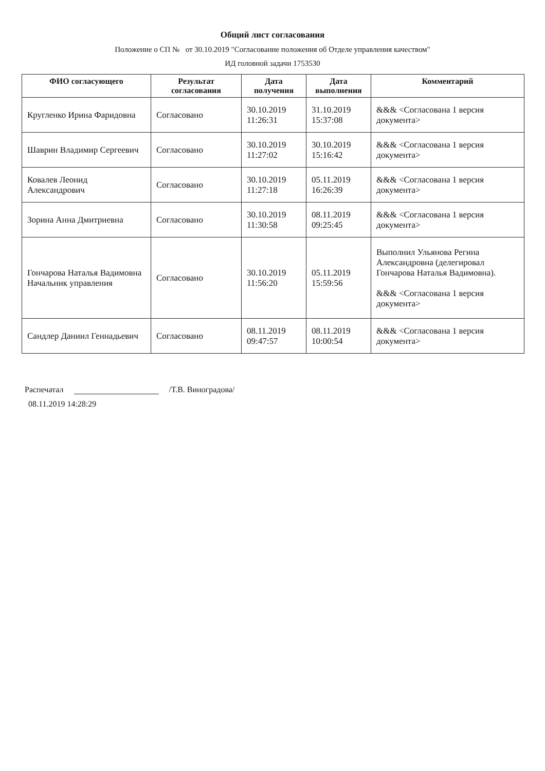Общий лист согласования
Положение о СП № от 30.10.2019 "Согласование положения об Отделе управления качеством"
ИД головной задачи 1753530
| ФИО согласующего | Результат согласования | Дата получения | Дата выполнения | Комментарий |
| --- | --- | --- | --- | --- |
| Кругленко Ирина Фаридовна | Согласовано | 30.10.2019 11:26:31 | 31.10.2019 15:37:08 | &&& <Согласована 1 версия документа> |
| Шаврин Владимир Сергеевич | Согласовано | 30.10.2019 11:27:02 | 30.10.2019 15:16:42 | &&& <Согласована 1 версия документа> |
| Ковалев Леонид Александрович | Согласовано | 30.10.2019 11:27:18 | 05.11.2019 16:26:39 | &&& <Согласована 1 версия документа> |
| Зорина Анна Дмитриевна | Согласовано | 30.10.2019 11:30:58 | 08.11.2019 09:25:45 | &&& <Согласована 1 версия документа> |
| Гончарова Наталья Вадимовна Начальник управления | Согласовано | 30.10.2019 11:56:20 | 05.11.2019 15:59:56 | Выполнил Ульянова Регина Александровна (делегировал Гончарова Наталья Вадимовна). &&& <Согласована 1 версия документа> |
| Сандлер Даниил Геннадьевич | Согласовано | 08.11.2019 09:47:57 | 08.11.2019 10:00:54 | &&& <Согласована 1 версия документа> |
Распечатал /Т.В. Виноградова/
08.11.2019 14:28:29